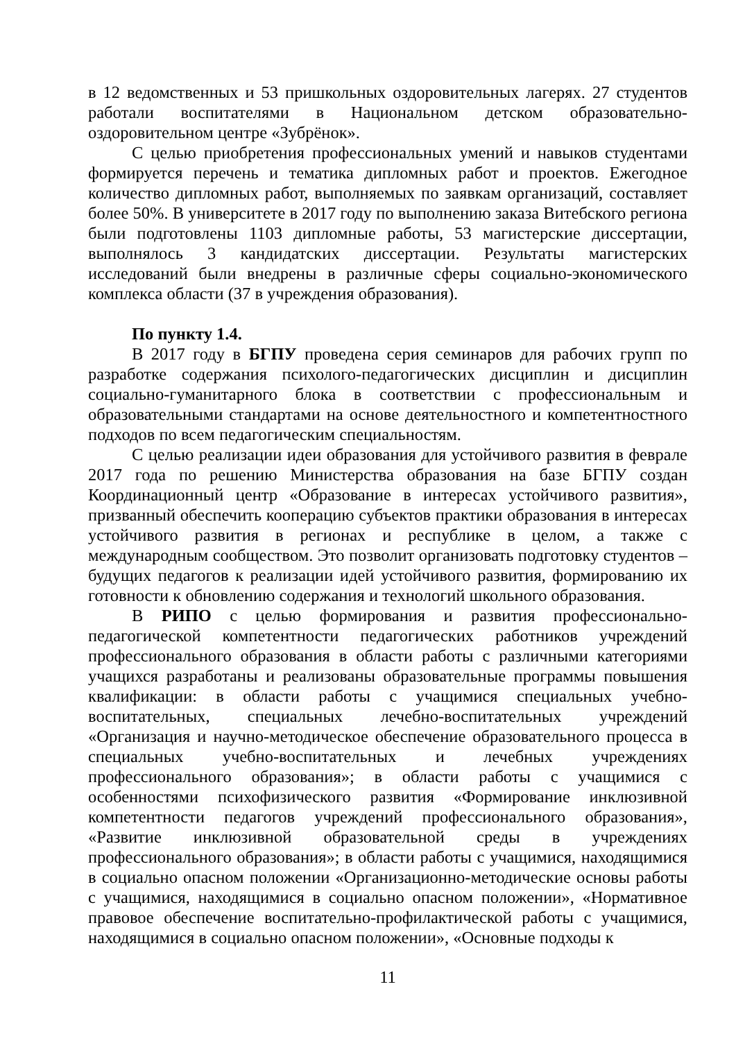в 12 ведомственных и 53 пришкольных оздоровительных лагерях. 27 студентов работали воспитателями в Национальном детском образовательно-оздоровительном центре «Зубрёнок».
С целью приобретения профессиональных умений и навыков студентами формируется перечень и тематика дипломных работ и проектов. Ежегодное количество дипломных работ, выполняемых по заявкам организаций, составляет более 50%. В университете в 2017 году по выполнению заказа Витебского региона были подготовлены 1103 дипломные работы, 53 магистерские диссертации, выполнялось 3 кандидатских диссертации. Результаты магистерских исследований были внедрены в различные сферы социально-экономического комплекса области (37 в учреждения образования).
По пункту 1.4.
В 2017 году в БГПУ проведена серия семинаров для рабочих групп по разработке содержания психолого-педагогических дисциплин и дисциплин социально-гуманитарного блока в соответствии с профессиональным и образовательными стандартами на основе деятельностного и компетентностного подходов по всем педагогическим специальностям.
С целью реализации идеи образования для устойчивого развития в феврале 2017 года по решению Министерства образования на базе БГПУ создан Координационный центр «Образование в интересах устойчивого развития», призванный обеспечить кооперацию субъектов практики образования в интересах устойчивого развития в регионах и республике в целом, а также с международным сообществом. Это позволит организовать подготовку студентов – будущих педагогов к реализации идей устойчивого развития, формированию их готовности к обновлению содержания и технологий школьного образования.
В РИПО с целью формирования и развития профессионально-педагогической компетентности педагогических работников учреждений профессионального образования в области работы с различными категориями учащихся разработаны и реализованы образовательные программы повышения квалификации: в области работы с учащимися специальных учебно-воспитательных, специальных лечебно-воспитательных учреждений «Организация и научно-методическое обеспечение образовательного процесса в специальных учебно-воспитательных и лечебных учреждениях профессионального образования»; в области работы с учащимися с особенностями психофизического развития «Формирование инклюзивной компетентности педагогов учреждений профессионального образования», «Развитие инклюзивной образовательной среды в учреждениях профессионального образования»; в области работы с учащимися, находящимися в социально опасном положении «Организационно-методические основы работы с учащимися, находящимися в социально опасном положении», «Нормативное правовое обеспечение воспитательно-профилактической работы с учащимися, находящимися в социально опасном положении», «Основные подходы к
11